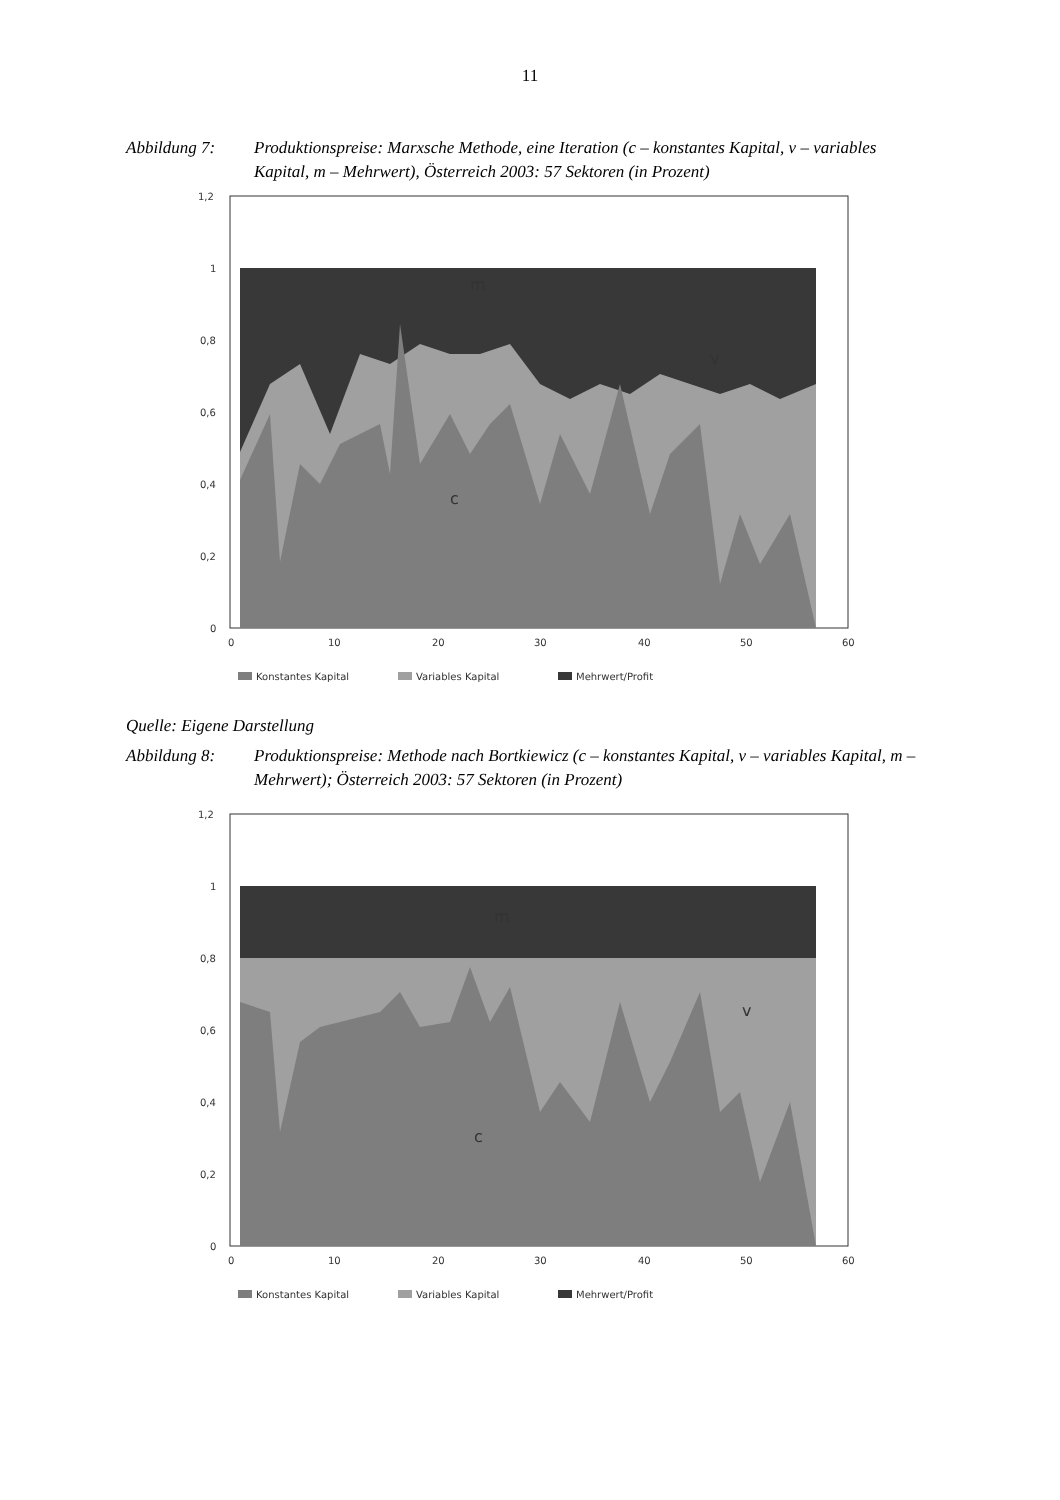11
Abbildung 7: Produktionspreise: Marxsche Methode, eine Iteration (c – konstantes Kapital, v – variables Kapital, m – Mehrwert), Österreich 2003: 57 Sektoren (in Prozent)
1,2
1
0,8
0,6
0,4
0,2
0
0
10
20
30
40
50
60
m
v
c
Konstantes Kapital
Variables Kapital
Mehrwert/Profit
Quelle: Eigene Darstellung
Abbildung 8: Produktionspreise: Methode nach Bortkiewicz (c – konstantes Kapital, v – variables Kapital, m – Mehrwert); Österreich 2003: 57 Sektoren (in Prozent)
1,2
1
0,8
0,6
0,4
0,2
0
0
10
20
30
40
50
60
m
v
c
Konstantes Kapital
Variables Kapital
Mehrwert/Profit